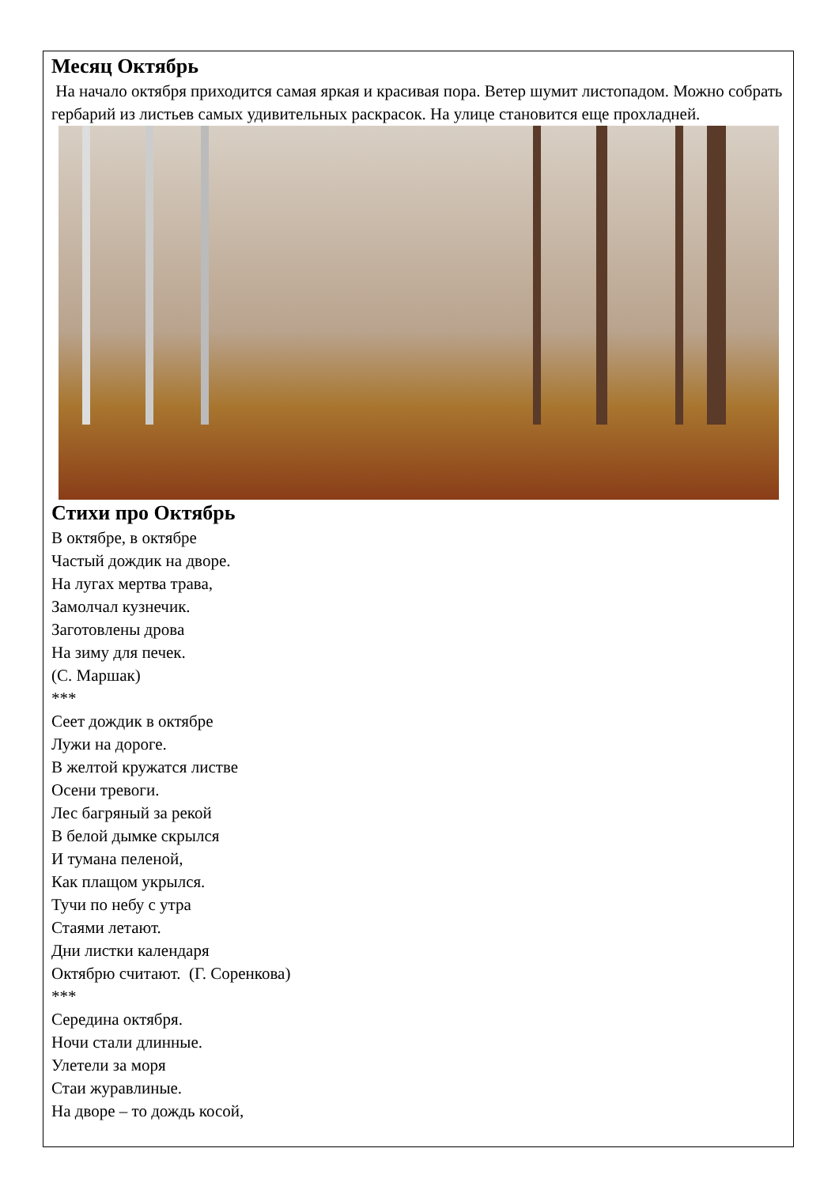Месяц Октябрь
На начало октября приходится самая яркая и красивая пора. Ветер шумит листопадом. Можно собрать гербарий из листьев самых удивительных раскрасок. На улице становится еще прохладней.
Стихи про Октябрь
В октябре, в октябре
Частый дождик на дворе.
На лугах мертва трава,
Замолчал кузнечик.
Заготовлены дрова
На зиму для печек.
(С. Маршак)
***
Сеет дождик в октябре
Лужи на дороге.
В желтой кружатся листве
Осени тревоги.
Лес багряный за рекой
В белой дымке скрылся
И тумана пеленой,
Как плащом укрылся.
Тучи по небу с утра
Стаями летают.
Дни листки календаря
Октябрю считают. (Г. Соренкова)
***
Середина октября.
Ночи стали длинные.
Улетели за моря
Стаи журавлиные.
На дворе – то дождь косой,